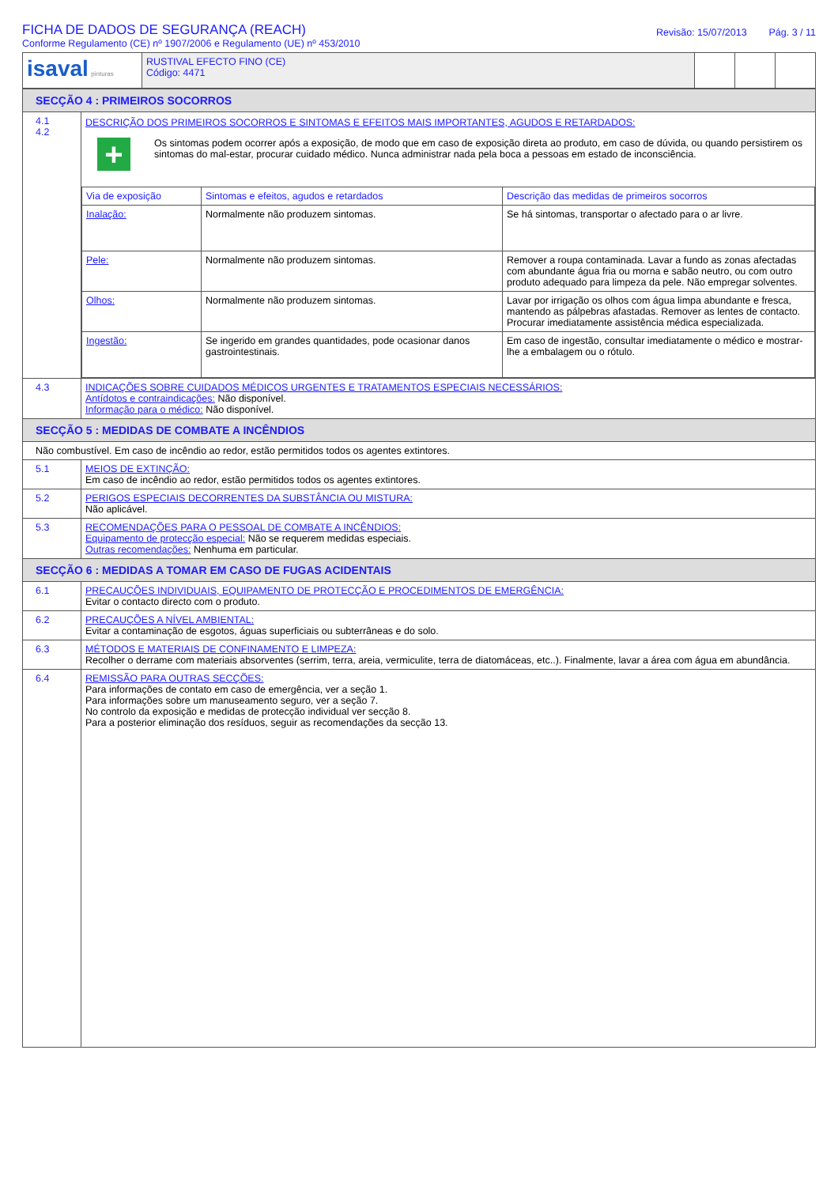FICHA DE DADOS DE SEGURANÇA (REACH)
Conforme Regulamento (CE) nº 1907/2006 e Regulamento (UE) nº 453/2010
Revisão: 15/07/2013 Pág. 3 / 11
| isaval pinturas | RUSTIVAL EFECTO FINO (CE) Código: 4471 | | | |
| SECÇÃO 4 : PRIMEIROS SOCORROS | |
| 4.1 4.2 | DESCRIÇÃO DOS PRIMEIROS SOCORROS E SINTOMAS E EFEITOS MAIS IMPORTANTES, AGUDOS E RETARDADOS: + Os sintomas podem ocorrer após a exposição, de modo que em caso de exposição direta ao produto, em caso de dúvida, ou quando persistirem os sintomas do mal-estar, procurar cuidado médico. Nunca administrar nada pela boca a pessoas em estado de inconsciência. / Via de exposição / Sintomas e efeitos, agudos e retardados / Descrição das medidas de primeiros socorros / / Inalação: / Normalmente não produzem sintomas. / Se há sintomas, transportar o afectado para o ar livre. / / Pele: / Normalmente não produzem sintomas. / Remover a roupa contaminada. Lavar a fundo as zonas afectadas com abundante água fria ou morna e sabão neutro, ou com outro produto adequado para limpeza da pele. Não empregar solventes. / / Olhos: / Normalmente não produzem sintomas. / Lavar por irrigação os olhos com água limpa abundante e fresca, mantendo as pálpebras afastadas. Remover as lentes de contacto. Procurar imediatamente assistência médica especializada. / / Ingestão: / Se ingerido em grandes quantidades, pode ocasionar danos gastrointestinais. / Em caso de ingestão, consultar imediatamente o médico e mostrar-lhe a embalagem ou o rótulo. / |
| 4.3 | INDICAÇÕES SOBRE CUIDADOS MÉDICOS URGENTES E TRATAMENTOS ESPECIAIS NECESSÁRIOS: Antídotos e contraindicações: Não disponível. Informação para o médico: Não disponível. |
| SECÇÃO 5 : MEDIDAS DE COMBATE A INCÊNDIOS | |
| Não combustível. Em caso de incêndio ao redor, estão permitidos todos os agentes extintores. | |
| 5.1 | MEIOS DE EXTINÇÃO: Em caso de incêndio ao redor, estão permitidos todos os agentes extintores. |
| 5.2 | PERIGOS ESPECIAIS DECORRENTES DA SUBSTÂNCIA OU MISTURA: Não aplicável. |
| 5.3 | RECOMENDAÇÕES PARA O PESSOAL DE COMBATE A INCÊNDIOS: Equipamento de protecção especial: Não se requerem medidas especiais. Outras recomendações: Nenhuma em particular. |
| SECÇÃO 6 : MEDIDAS A TOMAR EM CASO DE FUGAS ACIDENTAIS | |
| 6.1 | PRECAUÇÕES INDIVIDUAIS, EQUIPAMENTO DE PROTECÇÃO E PROCEDIMENTOS DE EMERGÊNCIA: Evitar o contacto directo com o produto. |
| 6.2 | PRECAUÇÕES A NÍVEL AMBIENTAL: Evitar a contaminação de esgotos, águas superficiais ou subterrâneas e do solo. |
| 6.3 | MÉTODOS E MATERIAIS DE CONFINAMENTO E LIMPEZA: Recolher o derrame com materiais absorventes (serrim, terra, areia, vermiculite, terra de diatomáceas, etc..). Finalmente, lavar a área com água em abundância. |
| 6.4 | REMISSÃO PARA OUTRAS SECÇÕES: Para informações de contato em caso de emergência, ver a seção 1. Para informações sobre um manuseamento seguro, ver a seção 7. No controlo da exposição e medidas de protecção individual ver secção 8. Para a posterior eliminação dos resíduos, seguir as recomendações da secção 13. |